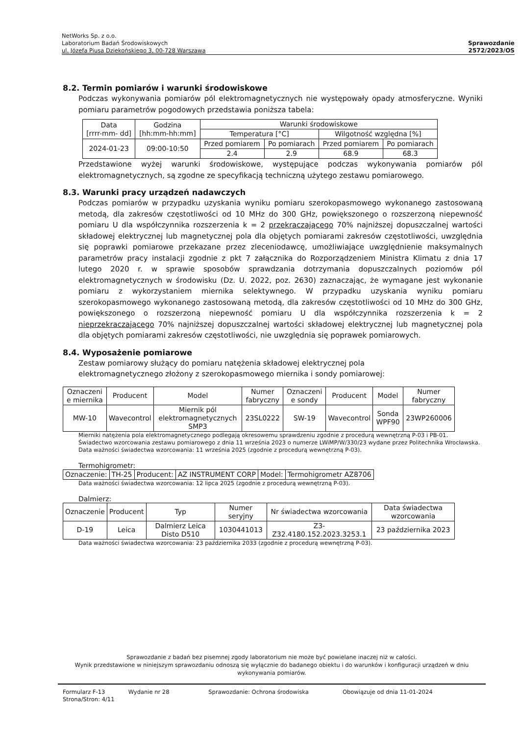NetWorks Sp. z o.o.
Laboratorium Badań Środowiskowych
ul. Józefa Piusa Dziekońskiego 3, 00-728 Warszawa
Sprawozdanie
2572/2023/OS
8.2. Termin pomiarów i warunki środowiskowe
Podczas wykonywania pomiarów pól elektromagnetycznych nie występowały opady atmosferyczne. Wyniki pomiaru parametrów pogodowych przedstawia poniższa tabela:
| Data [rrrr-mm- dd] | Godzina [hh:mm-hh:mm] | Warunki środowiskowe | | | |
| --- | --- | --- | --- | --- | --- |
| | | Temperatura [°C] | | Wilgotność względna [%] | |
| 2024-01-23 | 09:00-10:50 | Przed pomiarem | Po pomiarach | Przed pomiarem | Po pomiarach |
| | | 2.4 | 2.9 | 68.9 | 68.3 |
Przedstawione wyżej warunki środowiskowe, występujące podczas wykonywania pomiarów pól elektromagnetycznych, są zgodne ze specyfikacją techniczną użytego zestawu pomiarowego.
8.3. Warunki pracy urządzeń nadawczych
Podczas pomiarów w przypadku uzyskania wyniku pomiaru szerokopasmowego wykonanego zastosowaną metodą, dla zakresów częstotliwości od 10 MHz do 300 GHz, powiększonego o rozszerzoną niepewność pomiaru U dla współczynnika rozszerzenia k = 2 przekraczającego 70% najniższej dopuszczalnej wartości składowej elektrycznej lub magnetycznej pola dla objętych pomiarami zakresów częstotliwości, uwzględnia się poprawki pomiarowe przekazane przez zleceniodawcę, umożliwiające uwzględnienie maksymalnych parametrów pracy instalacji zgodnie z pkt 7 załącznika do Rozporządzeniem Ministra Klimatu z dnia 17 lutego 2020 r. w sprawie sposobów sprawdzania dotrzymania dopuszczalnych poziomów pól elektromagnetycznych w środowisku (Dz. U. 2022, poz. 2630) zaznaczając, że wymagane jest wykonanie pomiaru z wykorzystaniem miernika selektywnego. W przypadku uzyskania wyniku pomiaru szerokopasmowego wykonanego zastosowaną metodą, dla zakresów częstotliwości od 10 MHz do 300 GHz, powiększonego o rozszerzoną niepewność pomiaru U dla współczynnika rozszerzenia k = 2 nieprzekraczającego 70% najniższej dopuszczalnej wartości składowej elektrycznej lub magnetycznej pola dla objętych pomiarami zakresów częstotliwości, nie uwzględnia się poprawek pomiarowych.
8.4. Wyposażenie pomiarowe
Zestaw pomiarowy służący do pomiaru natężenia składowej elektrycznej pola
elektromagnetycznego złożony z szerokopasmowego miernika i sondy pomiarowej:
| Oznaczeni e miernika | Producent | Model | Numer fabryczny | Oznaczeni e sondy | Producent | Model | Numer fabryczny |
| --- | --- | --- | --- | --- | --- | --- | --- |
| MW-10 | Wavecontrol | Miernik pól elektromagnetycznych SMP3 | 23SL0222 | SW-19 | Wavecontrol | Sonda WPF90 | 23WP260006 |
Mierniki natężenia pola elektromagnetycznego podlegają okresowemu sprawdzeniu zgodnie z procedurą wewnętrzną P-03 i PB-01. Świadectwo wzorcowania zestawu pomiarowego z dnia 11 września 2023 o numerze LWiMP/W/330/23 wydane przez Politechnika Wrocławska.
Data ważności świadectwa wzorcowania: 11 września 2025 (zgodnie z procedurą wewnętrzną P-03).
Termohigrometr:
| Oznaczenie: | TH-25 | Producent: | AZ INSTRUMENT CORP | Model: | Termohigrometr AZ8706 |
Data ważności świadectwa wzorcowania: 12 lipca 2025 (zgodnie z procedurą wewnętrzną P-03).
Dalmierz:
| Oznaczenie | Producent | Typ | Numer seryjny | Nr świadectwa wzorcowania | Data świadectwa wzorcowania |
| --- | --- | --- | --- | --- | --- |
| D-19 | Leica | Dalmierz Leica Disto D510 | 1030441013 | Z3-Z32.4180.152.2023.3253.1 | 23 października 2023 |
Data ważności świadectwa wzorcowania: 23 października 2033 (zgodnie z procedurą wewnętrzną P-03).
Sprawozdanie z badań bez pisemnej zgody laboratorium nie może być powielane inaczej niż w całości.
Wynik przedstawione w niniejszym sprawozdaniu odnoszą się wyłącznie do badanego obiektu i do warunków i konfiguracji urządzeń w dniu wykonywania pomiarów.
Formularz F-13 Wydanie nr 28 Sprawozdanie: Ochrona środowiska Obowiązuje od dnia 11-01-2024
Strona/Stron: 4/11